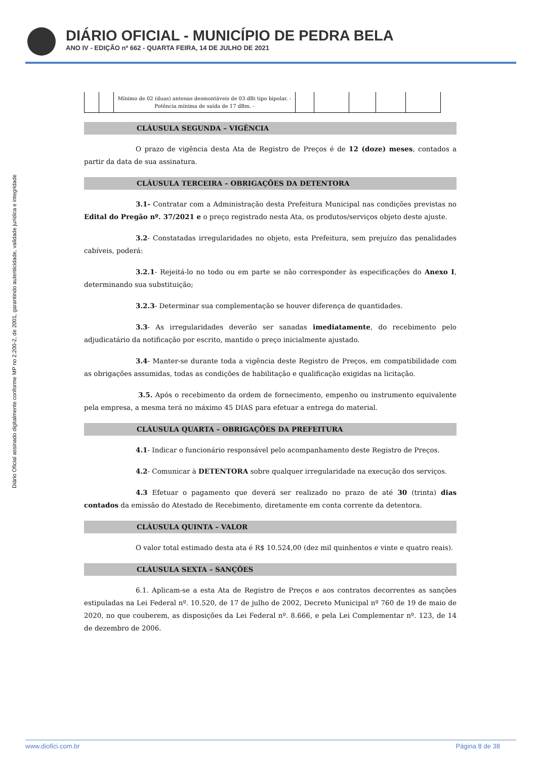DIÁRIO OFICIAL - MUNICÍPIO DE PEDRA BELA
ANO IV - EDIÇÃO nº 662 - QUARTA FEIRA, 14 DE JULHO DE 2021
Diário Oficial assinado digitalmente conforme MP no 2.200-2, de 2001, garantindo autenticidade, validade jurídica e integridade
| | | Mínimo de 02 (duas) antenas desmontáveis de 03 dBi tipo bipolar. - Potência mínima de saída de 17 dBm. - | | | | | |
CLÁUSULA SEGUNDA – VIGÊNCIA
O prazo de vigência desta Ata de Registro de Preços é de 12 (doze) meses, contados a partir da data de sua assinatura.
CLÁUSULA TERCEIRA – OBRIGAÇÕES DA DETENTORA
3.1- Contratar com a Administração desta Prefeitura Municipal nas condições previstas no Edital do Pregão nº. 37/2021 e o preço registrado nesta Ata, os produtos/serviços objeto deste ajuste.
3.2- Constatadas irregularidades no objeto, esta Prefeitura, sem prejuízo das penalidades cabíveis, poderá:
3.2.1- Rejeitá-lo no todo ou em parte se não corresponder às especificações do Anexo I, determinando sua substituição;
3.2.3- Determinar sua complementação se houver diferença de quantidades.
3.3- As irregularidades deverão ser sanadas imediatamente, do recebimento pelo adjudicatário da notificação por escrito, mantido o preço inicialmente ajustado.
3.4- Manter-se durante toda a vigência deste Registro de Preços, em compatibilidade com as obrigações assumidas, todas as condições de habilitação e qualificação exigidas na licitação.
3.5. Após o recebimento da ordem de fornecimento, empenho ou instrumento equivalente pela empresa, a mesma terá no máximo 45 DIAS para efetuar a entrega do material.
CLÁUSULA QUARTA – OBRIGAÇÕES DA PREFEITURA
4.1- Indicar o funcionário responsável pelo acompanhamento deste Registro de Preços.
4.2- Comunicar à DETENTORA sobre qualquer irregularidade na execução dos serviços.
4.3 Efetuar o pagamento que deverá ser realizado no prazo de até 30 (trinta) dias contados da emissão do Atestado de Recebimento, diretamente em conta corrente da detentora.
CLÁUSULA QUINTA – VALOR
O valor total estimado desta ata é R$ 10.524,00 (dez mil quinhentos e vinte e quatro reais).
CLÁUSULA SEXTA – SANÇÕES
6.1. Aplicam-se a esta Ata de Registro de Preços e aos contratos decorrentes as sanções estipuladas na Lei Federal nº. 10.520, de 17 de julho de 2002, Decreto Municipal nº 760 de 19 de maio de 2020, no que couberem, as disposições da Lei Federal nº. 8.666, e pela Lei Complementar nº. 123, de 14 de dezembro de 2006.
www.diofici.com.br Página 8 de 38